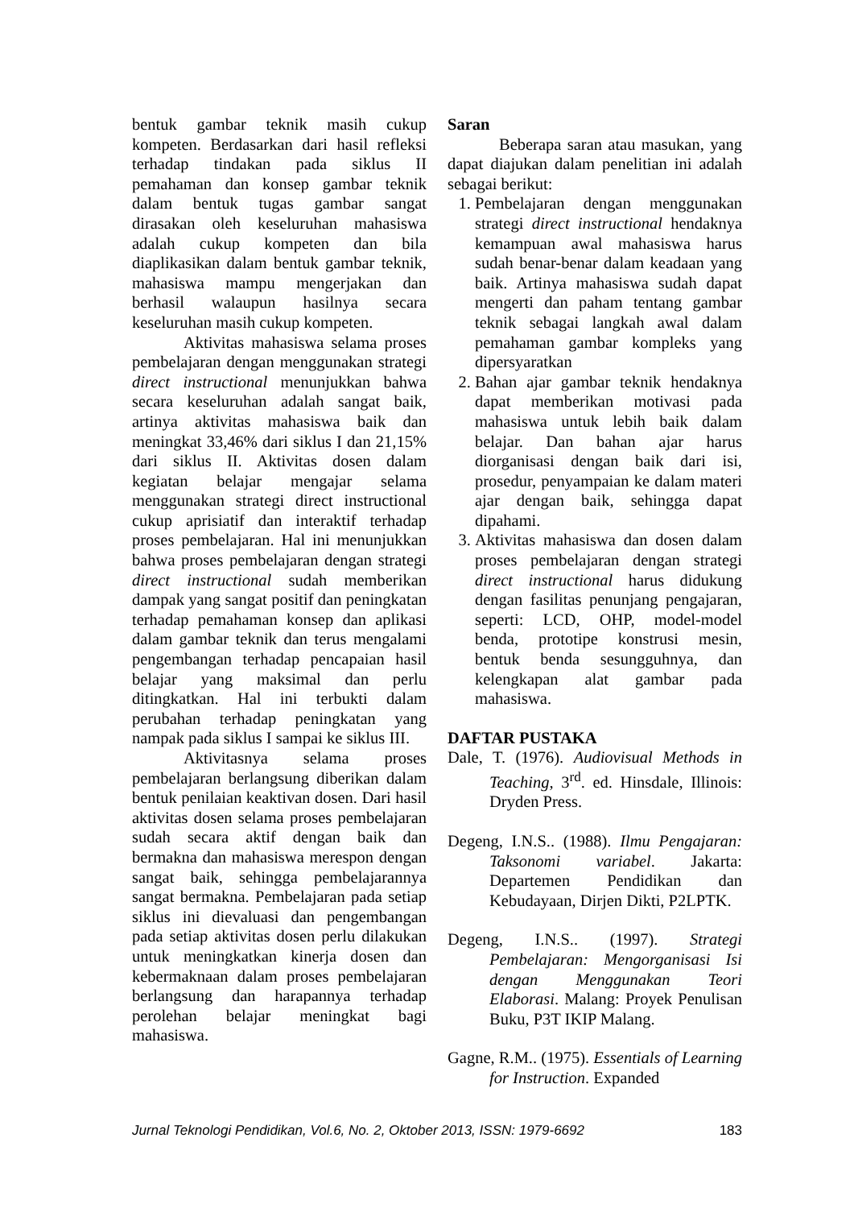bentuk gambar teknik masih cukup kompeten. Berdasarkan dari hasil refleksi terhadap tindakan pada siklus II pemahaman dan konsep gambar teknik dalam bentuk tugas gambar sangat dirasakan oleh keseluruhan mahasiswa adalah cukup kompeten dan bila diaplikasikan dalam bentuk gambar teknik, mahasiswa mampu mengerjakan dan berhasil walaupun hasilnya secara keseluruhan masih cukup kompeten.
Aktivitas mahasiswa selama proses pembelajaran dengan menggunakan strategi direct instructional menunjukkan bahwa secara keseluruhan adalah sangat baik, artinya aktivitas mahasiswa baik dan meningkat 33,46% dari siklus I dan 21,15% dari siklus II. Aktivitas dosen dalam kegiatan belajar mengajar selama menggunakan strategi direct instructional cukup aprisiatif dan interaktif terhadap proses pembelajaran. Hal ini menunjukkan bahwa proses pembelajaran dengan strategi direct instructional sudah memberikan dampak yang sangat positif dan peningkatan terhadap pemahaman konsep dan aplikasi dalam gambar teknik dan terus mengalami pengembangan terhadap pencapaian hasil belajar yang maksimal dan perlu ditingkatkan. Hal ini terbukti dalam perubahan terhadap peningkatan yang nampak pada siklus I sampai ke siklus III.
Aktivitasnya selama proses pembelajaran berlangsung diberikan dalam bentuk penilaian keaktivan dosen. Dari hasil aktivitas dosen selama proses pembelajaran sudah secara aktif dengan baik dan bermakna dan mahasiswa merespon dengan sangat baik, sehingga pembelajarannya sangat bermakna. Pembelajaran pada setiap siklus ini dievaluasi dan pengembangan pada setiap aktivitas dosen perlu dilakukan untuk meningkatkan kinerja dosen dan kebermaknaan dalam proses pembelajaran berlangsung dan harapannya terhadap perolehan belajar meningkat bagi mahasiswa.
Saran
Beberapa saran atau masukan, yang dapat diajukan dalam penelitian ini adalah sebagai berikut:
1. Pembelajaran dengan menggunakan strategi direct instructional hendaknya kemampuan awal mahasiswa harus sudah benar-benar dalam keadaan yang baik. Artinya mahasiswa sudah dapat mengerti dan paham tentang gambar teknik sebagai langkah awal dalam pemahaman gambar kompleks yang dipersyaratkan
2. Bahan ajar gambar teknik hendaknya dapat memberikan motivasi pada mahasiswa untuk lebih baik dalam belajar. Dan bahan ajar harus diorganisasi dengan baik dari isi, prosedur, penyampaian ke dalam materi ajar dengan baik, sehingga dapat dipahami.
3. Aktivitas mahasiswa dan dosen dalam proses pembelajaran dengan strategi direct instructional harus didukung dengan fasilitas penunjang pengajaran, seperti: LCD, OHP, model-model benda, prototipe konstrusi mesin, bentuk benda sesungguhnya, dan kelengkapan alat gambar pada mahasiswa.
DAFTAR PUSTAKA
Dale, T. (1976). Audiovisual Methods in Teaching, 3<sup>rd</sup>. ed. Hinsdale, Illinois: Dryden Press.
Degeng, I.N.S.. (1988). Ilmu Pengajaran: Taksonomi variabel. Jakarta: Departemen Pendidikan dan Kebudayaan, Dirjen Dikti, P2LPTK.
Degeng, I.N.S.. (1997). Strategi Pembelajaran: Mengorganisasi Isi dengan Menggunakan Teori Elaborasi. Malang: Proyek Penulisan Buku, P3T IKIP Malang.
Gagne, R.M.. (1975). Essentials of Learning for Instruction. Expanded
Jurnal Teknologi Pendidikan, Vol.6, No. 2, Oktober 2013, ISSN: 1979-6692 183